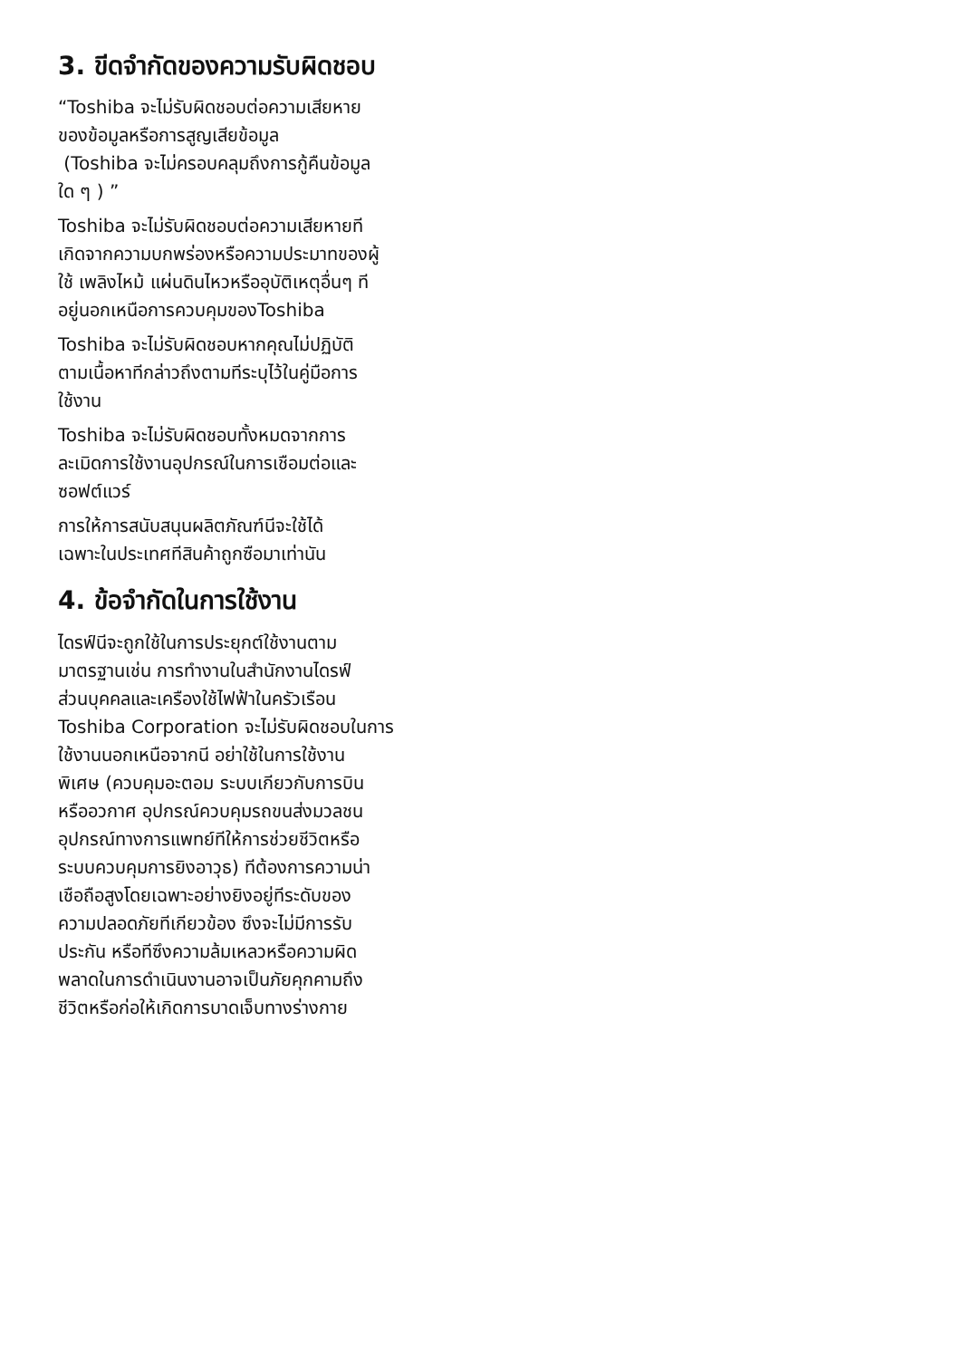3. ขีดจำกัดของความรับผิดชอบ
“Toshiba จะไม่รับผิดชอบต่อความเสียหาย
ของข้อมูลหรือการสูญเสียข้อมูล
(Toshiba จะไม่ครอบคลุมถึงการกู้คืนข้อมูล
ใด ๆ ) ”
Toshiba จะไม่รับผิดชอบต่อความเสียหายที
เกิดจากความบกพร่องหรือความประมาทของผู้
ใช้ เพลิงไหม้ แผ่นดินไหวหรืออุบัติเหตุอื่นๆ ที
อยู่นอกเหนือการควบคุมของToshiba
Toshiba จะไม่รับผิดชอบหากคุณไม่ปฏิบัติ
ตามเนื้อหาทีกล่าวถึงตามทีระบุไว้ในคู่มือการ
ใช้งาน
Toshiba จะไม่รับผิดชอบทั้งหมดจากการ
ละเมิดการใช้งานอุปกรณ์ในการเชือมต่อและ
ซอฟต์แวร์
การให้การสนับสนุนผลิตภัณฑ์นีจะใช้ได้
เฉพาะในประเทศทีสินค้าถูกซือมาเท่านัน
4. ข้อจำกัดในการใช้งาน
ไดรฟ์นีจะถูกใช้ในการประยุกต์ใช้งานตาม
มาตรฐานเช่น การทำงานในสำนักงานไดรฟ์
ส่วนบุคคลและเครืองใช้ไฟฟ้าในครัวเรือน
Toshiba Corporation จะไม่รับผิดชอบในการ
ใช้งานนอกเหนือจากนี อย่าใช้ในการใช้งาน
พิเศษ (ควบคุมอะตอม ระบบเกียวกับการบิน
หรืออวกาศ อุปกรณ์ควบคุมรถขนส่งมวลชน
อุปกรณ์ทางการแพทย์ทีให้การช่วยชีวิตหรือ
ระบบควบคุมการยิงอาวุธ) ทีต้องการความน่า
เชือถือสูงโดยเฉพาะอย่างยิงอยู่ทีระดับของ
ความปลอดภัยทีเกียวข้อง ซึงจะไม่มีการรับ
ประกัน หรือทีซึงความล้มเหลวหรือความผิด
พลาดในการดำเนินงานอาจเป็นภัยคุกคามถึง
ชีวิตหรือก่อให้เกิดการบาดเจ็บทางร่างกาย